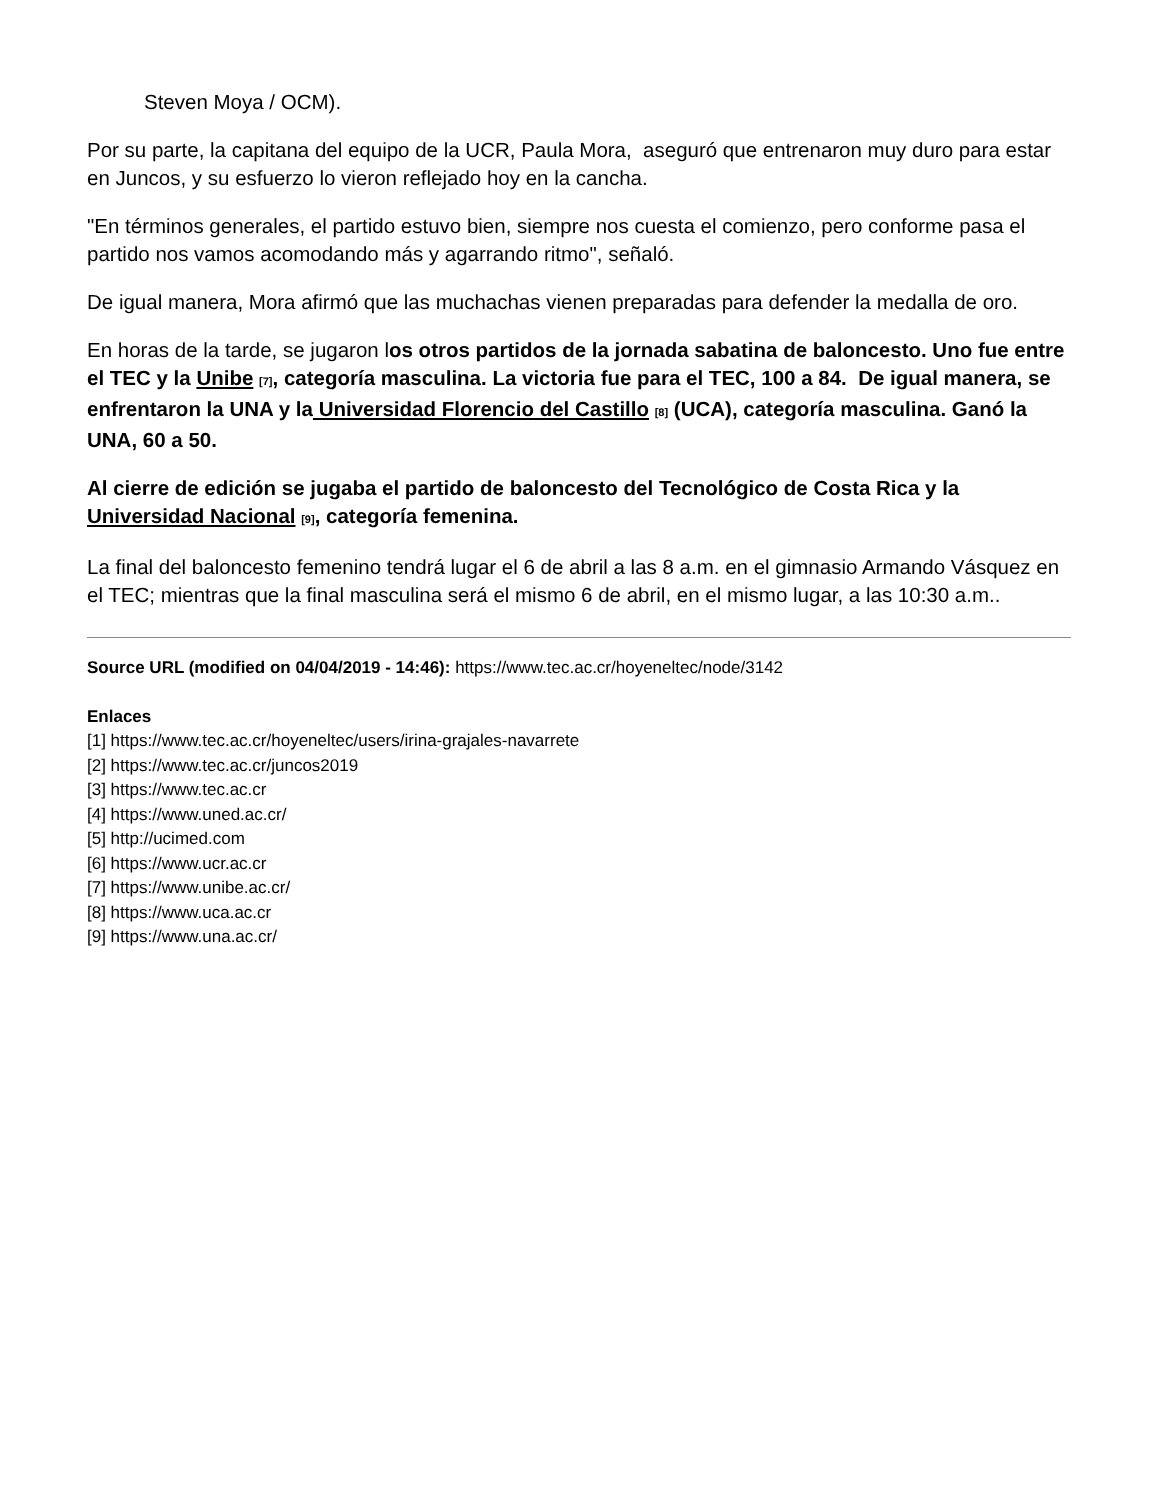Steven Moya / OCM).
Por su parte, la capitana del equipo de la UCR, Paula Mora, aseguró que entrenaron muy duro para estar en Juncos, y su esfuerzo lo vieron reflejado hoy en la cancha.
"En términos generales, el partido estuvo bien, siempre nos cuesta el comienzo, pero conforme pasa el partido nos vamos acomodando más y agarrando ritmo", señaló.
De igual manera, Mora afirmó que las muchachas vienen preparadas para defender la medalla de oro.
En horas de la tarde, se jugaron los otros partidos de la jornada sabatina de baloncesto. Uno fue entre el TEC y la Unibe <sup>[7]</sup>, categoría masculina. La victoria fue para el TEC, 100 a 84. De igual manera, se enfrentaron la UNA y la Universidad Florencio del Castillo <sup>[8]</sup> (UCA), categoría masculina. Ganó la UNA, 60 a 50.
Al cierre de edición se jugaba el partido de baloncesto del Tecnológico de Costa Rica y la Universidad Nacional <sup>[9]</sup>, categoría femenina.
La final del baloncesto femenino tendrá lugar el 6 de abril a las 8 a.m. en el gimnasio Armando Vásquez en el TEC; mientras que la final masculina será el mismo 6 de abril, en el mismo lugar, a las 10:30 a.m..
Source URL (modified on 04/04/2019 - 14:46): https://www.tec.ac.cr/hoyeneltec/node/3142
Enlaces
[1] https://www.tec.ac.cr/hoyeneltec/users/irina-grajales-navarrete
[2] https://www.tec.ac.cr/juncos2019
[3] https://www.tec.ac.cr
[4] https://www.uned.ac.cr/
[5] http://ucimed.com
[6] https://www.ucr.ac.cr
[7] https://www.unibe.ac.cr/
[8] https://www.uca.ac.cr
[9] https://www.una.ac.cr/